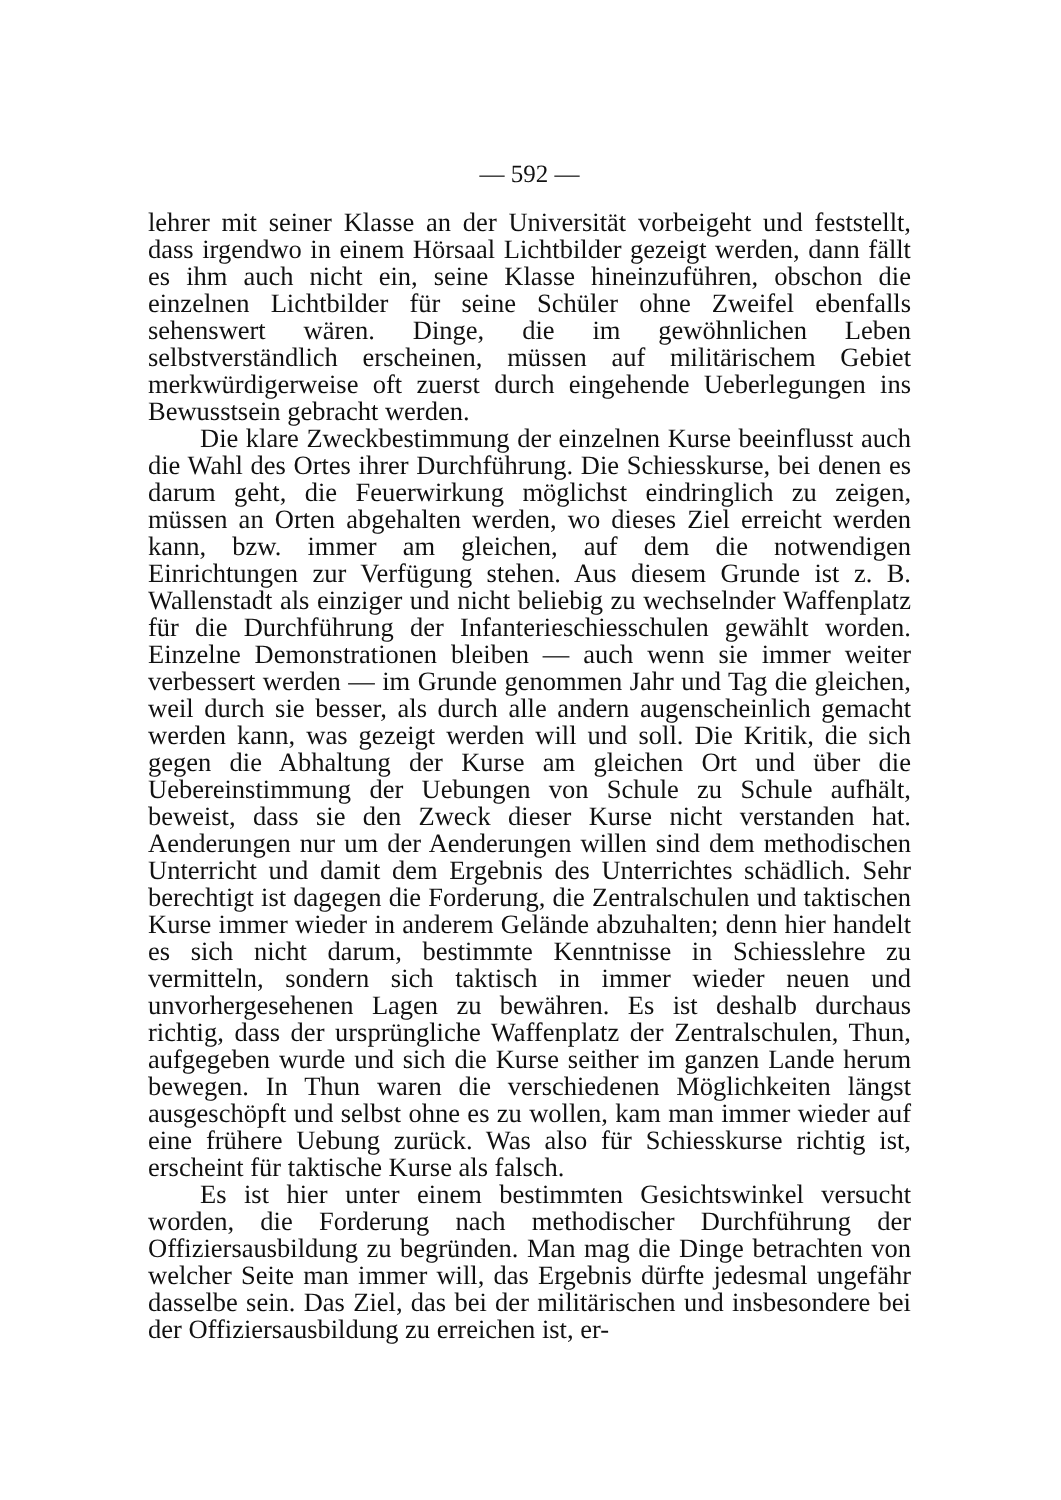— 592 —
lehrer mit seiner Klasse an der Universität vorbeigeht und feststellt, dass irgendwo in einem Hörsaal Lichtbilder gezeigt werden, dann fällt es ihm auch nicht ein, seine Klasse hineinzuführen, obschon die einzelnen Lichtbilder für seine Schüler ohne Zweifel ebenfalls sehenswert wären. Dinge, die im gewöhnlichen Leben selbstverständlich erscheinen, müssen auf militärischem Gebiet merkwürdigerweise oft zuerst durch eingehende Ueberlegungen ins Bewusstsein gebracht werden.
Die klare Zweckbestimmung der einzelnen Kurse beeinflusst auch die Wahl des Ortes ihrer Durchführung. Die Schiesskurse, bei denen es darum geht, die Feuerwirkung möglichst eindringlich zu zeigen, müssen an Orten abgehalten werden, wo dieses Ziel erreicht werden kann, bzw. immer am gleichen, auf dem die notwendigen Einrichtungen zur Verfügung stehen. Aus diesem Grunde ist z. B. Wallenstadt als einziger und nicht beliebig zu wechselnder Waffenplatz für die Durchführung der Infanterieschiesschulen gewählt worden. Einzelne Demonstrationen bleiben — auch wenn sie immer weiter verbessert werden — im Grunde genommen Jahr und Tag die gleichen, weil durch sie besser, als durch alle andern augenscheinlich gemacht werden kann, was gezeigt werden will und soll. Die Kritik, die sich gegen die Abhaltung der Kurse am gleichen Ort und über die Uebereinstimmung der Uebungen von Schule zu Schule aufhält, beweist, dass sie den Zweck dieser Kurse nicht verstanden hat. Aenderungen nur um der Aenderungen willen sind dem methodischen Unterricht und damit dem Ergebnis des Unterrichtes schädlich. Sehr berechtigt ist dagegen die Forderung, die Zentralschulen und taktischen Kurse immer wieder in anderem Gelände abzuhalten; denn hier handelt es sich nicht darum, bestimmte Kenntnisse in Schiesslehre zu vermitteln, sondern sich taktisch in immer wieder neuen und unvorhergesehenen Lagen zu bewähren. Es ist deshalb durchaus richtig, dass der ursprüngliche Waffenplatz der Zentralschulen, Thun, aufgegeben wurde und sich die Kurse seither im ganzen Lande herum bewegen. In Thun waren die verschiedenen Möglichkeiten längst ausgeschöpft und selbst ohne es zu wollen, kam man immer wieder auf eine frühere Uebung zurück. Was also für Schiesskurse richtig ist, erscheint für taktische Kurse als falsch.
Es ist hier unter einem bestimmten Gesichtswinkel versucht worden, die Forderung nach methodischer Durchführung der Offiziersausbildung zu begründen. Man mag die Dinge betrachten von welcher Seite man immer will, das Ergebnis dürfte jedesmal ungefähr dasselbe sein. Das Ziel, das bei der militärischen und insbesondere bei der Offiziersausbildung zu erreichen ist, er-